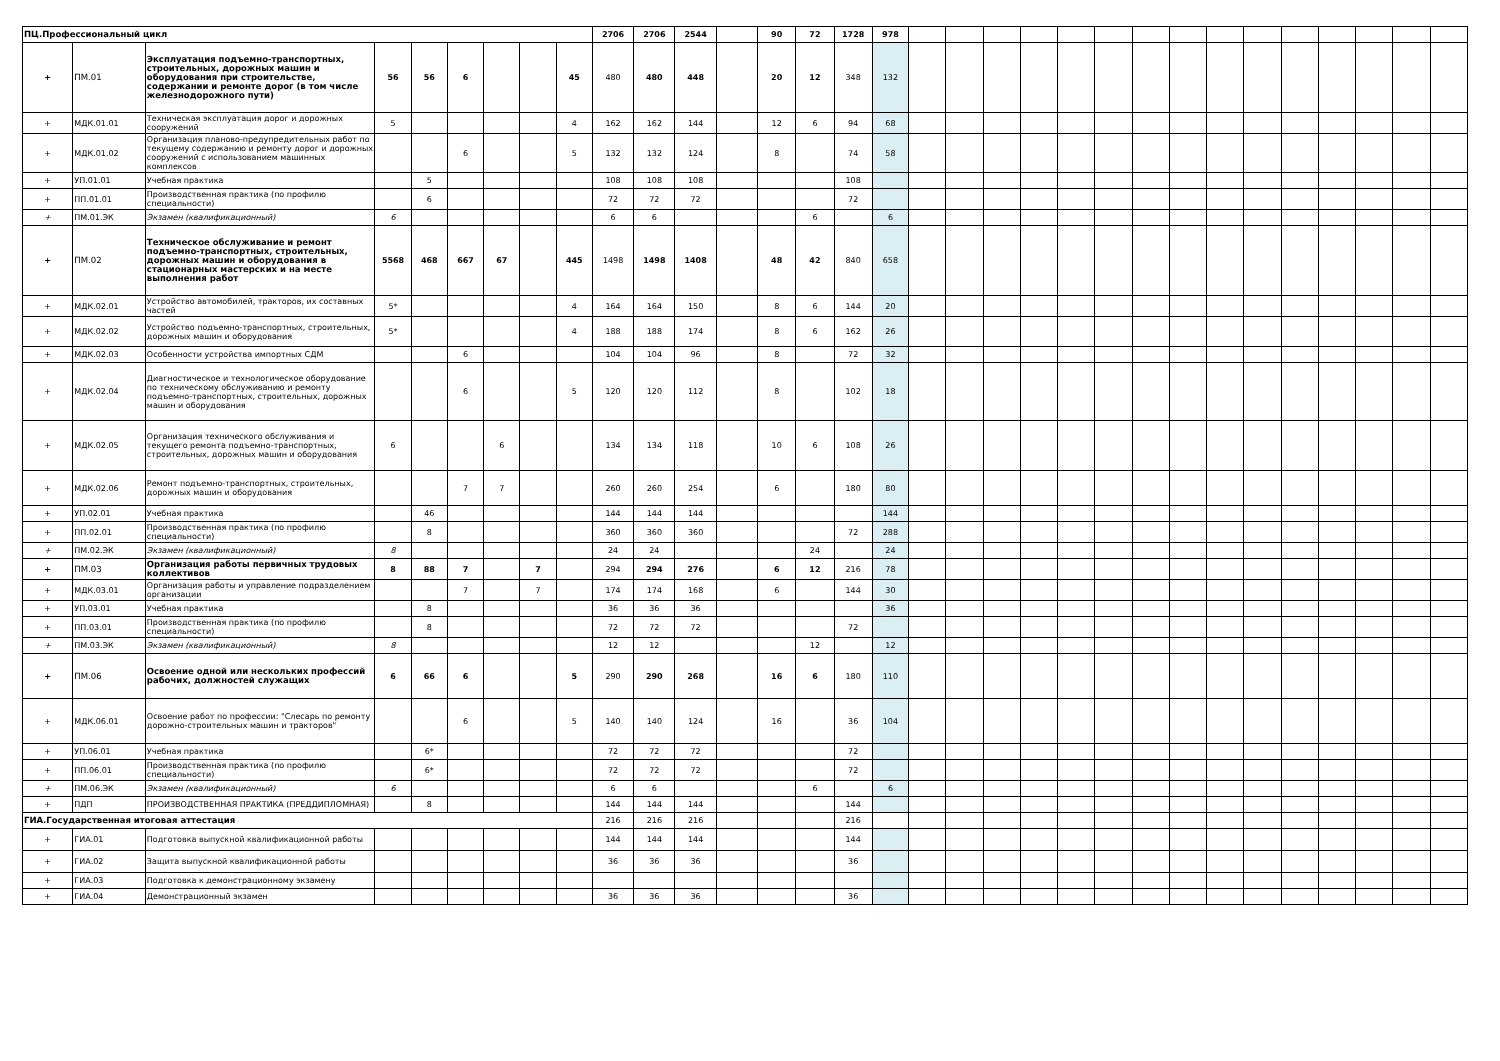| ПЦ.Профессиональный цикл | | | | | | | | | 2706 | 2706 | 2544 | | 90 | 72 | 1728 | 978 | | | | | | | | | | | | | | | |
| + | ПМ.01 | Эксплуатация подъемно-транспортных, строительных, дорожных машин и оборудования при строительстве, содержании и ремонте дорог (в том числе железнодорожного пути) | 56 | 56 | 6 | | | 45 | 480 | 480 | 448 | | 20 | 12 | 348 | 132 | | | | | | | | | | | | | | | |
| + | МДК.01.01 | Техническая эксплуатация дорог и дорожных сооружений | 5 | | | | | 4 | 162 | 162 | 144 | | 12 | 6 | 94 | 68 | | | | | | | | | | | | | | | |
| + | МДК.01.02 | Организация планово-предупредительных работ по текущему содержанию и ремонту дорог и дорожных сооружений с использованием машинных комплексов | | | 6 | | | 5 | 132 | 132 | 124 | | 8 | | 74 | 58 | | | | | | | | | | | | | | | |
| + | УП.01.01 | Учебная практика | | 5 | | | | | 108 | 108 | 108 | | | | 108 | | | | | | | | | | | | | | | | |
| + | ПП.01.01 | Производственная практика (по профилю специальности) | | 6 | | | | | 72 | 72 | 72 | | | | 72 | | | | | | | | | | | | | | | | |
| + | ПМ.01.ЭК | Экзамен (квалификационный) | 6 | | | | | | 6 | 6 | | | | 6 | | 6 | | | | | | | | | | | | | | | |
| + | ПМ.02 | Техническое обслуживание и ремонт подъемно-транспортных, строительных, дорожных машин и оборудования в стационарных мастерских и на месте выполнения работ | 5568 | 468 | 667 | 67 | | 445 | 1498 | 1498 | 1408 | | 48 | 42 | 840 | 658 | | | | | | | | | | | | | | | |
| + | МДК.02.01 | Устройство автомобилей, тракторов, их составных частей | 5* | | | | | 4 | 164 | 164 | 150 | | 8 | 6 | 144 | 20 | | | | | | | | | | | | | | | |
| + | МДК.02.02 | Устройство подъемно-транспортных, строительных, дорожных машин и оборудования | 5* | | | | | 4 | 188 | 188 | 174 | | 8 | 6 | 162 | 26 | | | | | | | | | | | | | | | |
| + | МДК.02.03 | Особенности устройства импортных СДМ | | | 6 | | | | 104 | 104 | 96 | | 8 | | 72 | 32 | | | | | | | | | | | | | | | |
| + | МДК.02.04 | Диагностическое и технологическое оборудование по техническому обслуживанию и ремонту подъемно-транспортных, строительных, дорожных машин и оборудования | | | 6 | | | 5 | 120 | 120 | 112 | | 8 | | 102 | 18 | | | | | | | | | | | | | | | |
| + | МДК.02.05 | Организация технического обслуживания и текущего ремонта подъемно-транспортных, строительных, дорожных машин и оборудования | 6 | | | 6 | | | 134 | 134 | 118 | | 10 | 6 | 108 | 26 | | | | | | | | | | | | | | | |
| + | МДК.02.06 | Ремонт подъемно-транспортных, строительных, дорожных машин и оборудования | | | 7 | 7 | | | 260 | 260 | 254 | | 6 | | 180 | 80 | | | | | | | | | | | | | | | |
| + | УП.02.01 | Учебная практика | | 46 | | | | | 144 | 144 | 144 | | | | | 144 | | | | | | | | | | | | | | | |
| + | ПП.02.01 | Производственная практика (по профилю специальности) | | 8 | | | | | 360 | 360 | 360 | | | | 72 | 288 | | | | | | | | | | | | | | | |
| + | ПМ.02.ЭК | Экзамен (квалификационный) | 8 | | | | | | 24 | 24 | | | | 24 | | 24 | | | | | | | | | | | | | | | |
| + | ПМ.03 | Организация работы первичных трудовых коллективов | 8 | 88 | 7 | | 7 | | 294 | 294 | 276 | | 6 | 12 | 216 | 78 | | | | | | | | | | | | | | | |
| + | МДК.03.01 | Организация работы и управление подразделением организации | | | 7 | | 7 | | 174 | 174 | 168 | | 6 | | 144 | 30 | | | | | | | | | | | | | | | |
| + | УП.03.01 | Учебная практика | | 8 | | | | | 36 | 36 | 36 | | | | | 36 | | | | | | | | | | | | | | | |
| + | ПП.03.01 | Производственная практика (по профилю специальности) | | 8 | | | | | 72 | 72 | 72 | | | | 72 | | | | | | | | | | | | | | | | |
| + | ПМ.03.ЭК | Экзамен (квалификационный) | 8 | | | | | | 12 | 12 | | | | 12 | | 12 | | | | | | | | | | | | | | | |
| + | ПМ.06 | Освоение одной или нескольких профессий рабочих, должностей служащих | 6 | 66 | 6 | | | 5 | 290 | 290 | 268 | | 16 | 6 | 180 | 110 | | | | | | | | | | | | | | | |
| + | МДК.06.01 | Освоение работ по профессии: "Слесарь по ремонту дорожно-строительных машин и тракторов" | | | 6 | | | 5 | 140 | 140 | 124 | | 16 | | 36 | 104 | | | | | | | | | | | | | | | |
| + | УП.06.01 | Учебная практика | | 6* | | | | | 72 | 72 | 72 | | | | 72 | | | | | | | | | | | | | | | | |
| + | ПП.06.01 | Производственная практика (по профилю специальности) | | 6* | | | | | 72 | 72 | 72 | | | | 72 | | | | | | | | | | | | | | | | |
| + | ПМ.06.ЭК | Экзамен (квалификационный) | 6 | | | | | | 6 | 6 | | | | 6 | | 6 | | | | | | | | | | | | | | | |
| + | ПДП | ПРОИЗВОДСТВЕННАЯ ПРАКТИКА (ПРЕДДИПЛОМНАЯ) | | 8 | | | | | 144 | 144 | 144 | | | | 144 | | | | | | | | | | | | | | | | |
| ГИА.Государственная итоговая аттестация | | | | | | | | | 216 | 216 | 216 | | | | 216 | | | | | | | | | | | | | | | | |
| + | ГИА.01 | Подготовка выпускной квалификационной работы | | | | | | | 144 | 144 | 144 | | | | 144 | | | | | | | | | | | | | | | | |
| + | ГИА.02 | Защита выпускной квалификационной работы | | | | | | | 36 | 36 | 36 | | | | 36 | | | | | | | | | | | | | | | | |
| + | ГИА.03 | Подготовка к демонстрационному экзамену | | | | | | | | | | | | | | | | | | | | | | | | | | | | | |
| + | ГИА.04 | Демонстрационный экзамен | | | | | | | 36 | 36 | 36 | | | | 36 | | | | | | | | | | | | | | | | |